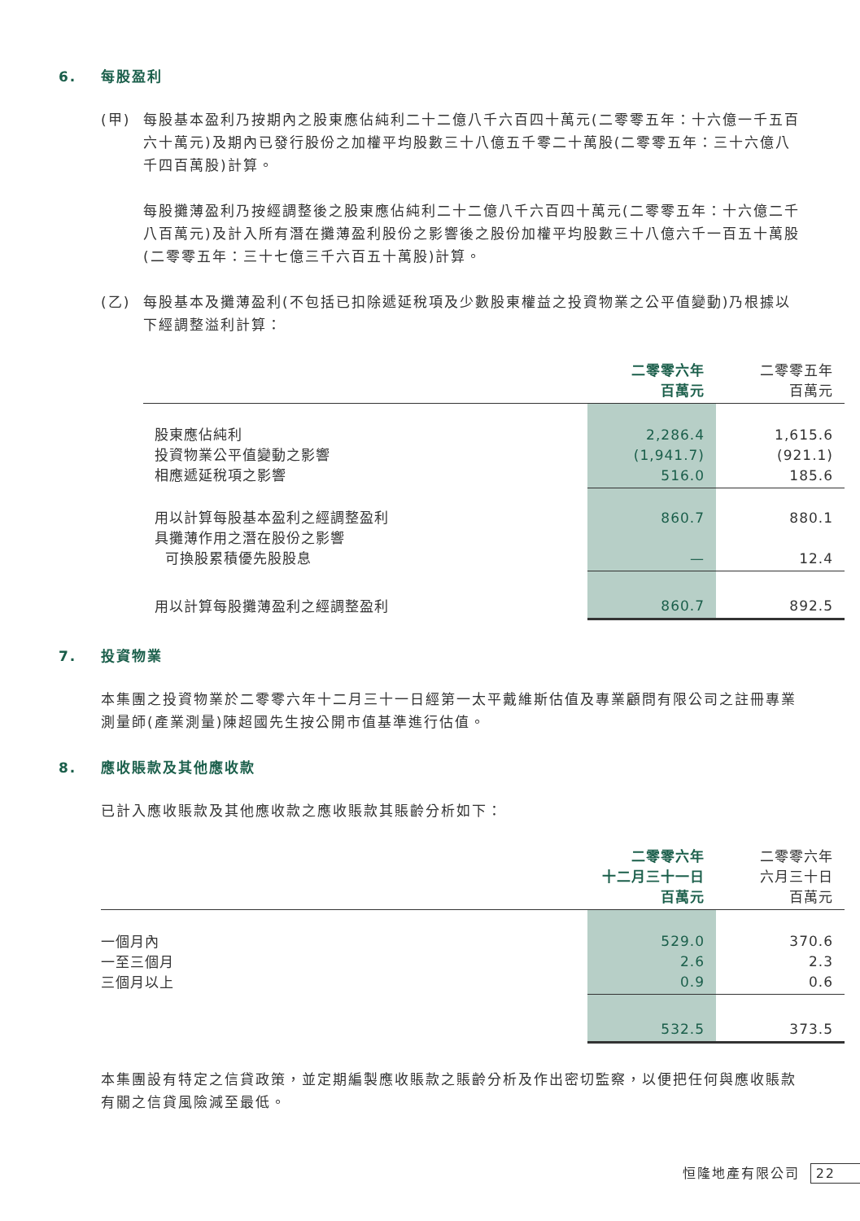6. 每股盈利
(甲)
每股基本盈利乃按期內之股東應佔純利二十二億八千六百四十萬元(二零零五年：十六億一千五百六十萬元)及期內已發行股份之加權平均股數三十八億五千零二十萬股(二零零五年：三十六億八千四百萬股)計算。
每股攤薄盈利乃按經調整後之股東應佔純利二十二億八千六百四十萬元(二零零五年：十六億二千八百萬元)及計入所有潛在攤薄盈利股份之影響後之股份加權平均股數三十八億六千一百五十萬股(二零零五年：三十七億三千六百五十萬股)計算。
(乙)
每股基本及攤薄盈利(不包括已扣除遞延稅項及少數股東權益之投資物業之公平值變動)乃根據以下經調整溢利計算：
| | 二零零六年 百萬元 | 二零零五年 百萬元 |
| 股東應佔純利 投資物業公平值變動之影響 相應遞延稅項之影響 | 2,286.4 (1,941.7) 516.0 | 1,615.6 (921.1) 185.6 |
| 用以計算每股基本盈利之經調整盈利 具攤薄作用之潛在股份之影響 可換股累積優先股股息 | 860.7 — | 880.1 12.4 |
| 用以計算每股攤薄盈利之經調整盈利 | 860.7 | 892.5 |
7. 投資物業
本集團之投資物業於二零零六年十二月三十一日經第一太平戴維斯估值及專業顧問有限公司之註冊專業測量師(產業測量)陳超國先生按公開市值基準進行估值。
8. 應收賬款及其他應收款
已計入應收賬款及其他應收款之應收賬款其賬齡分析如下：
| | 二零零六年 十二月三十一日 百萬元 | 二零零六年 六月三十日 百萬元 |
| 一個月內 一至三個月 三個月以上 | 529.0 2.6 0.9 | 370.6 2.3 0.6 |
| | 532.5 | 373.5 |
本集團設有特定之信貸政策，並定期編製應收賬款之賬齡分析及作出密切監察，以便把任何與應收賬款有關之信貸風險減至最低。
恒隆地產有限公司 22